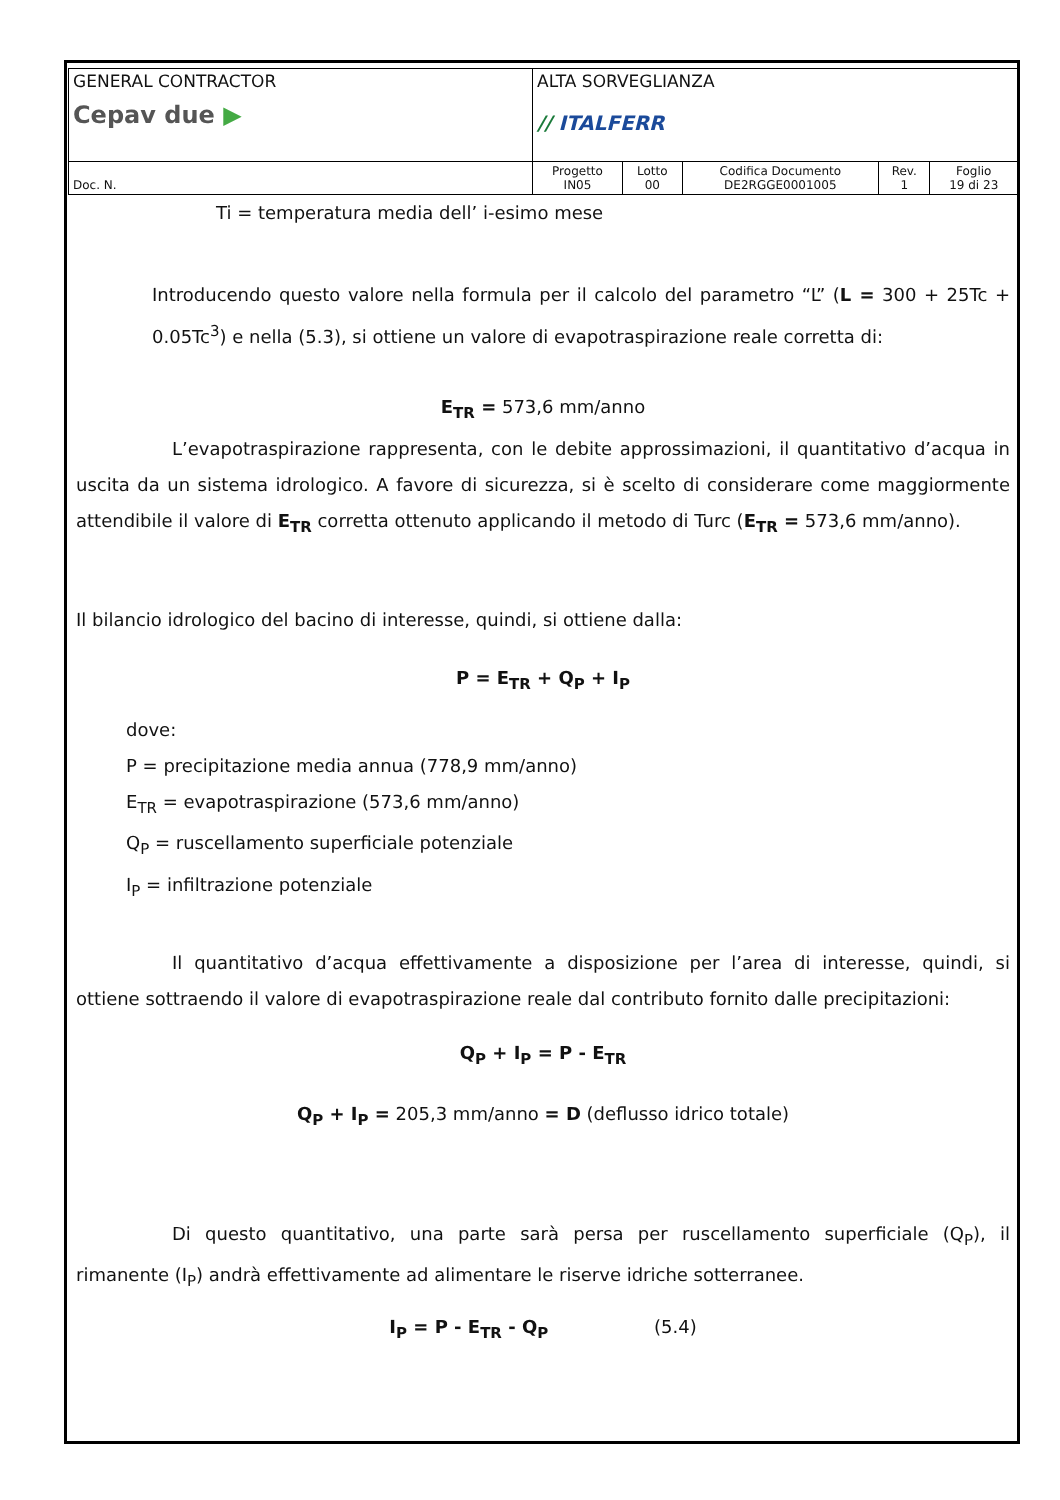| GENERAL CONTRACTOR Cepav due ▶ | ALTA SORVEGLIANZA // ITALFERR | | | | |
| Doc. N. | Progetto IN05 | Lotto 00 | Codifica Documento DE2RGGE0001005 | Rev. 1 | Foglio 19 di 23 |
Ti = temperatura media dell’ i-esimo mese
Introducendo questo valore nella formula per il calcolo del parametro “L” (L = 300 + 25Tc + 0.05Tc<sup>3</sup>) e nella (5.3), si ottiene un valore di evapotraspirazione reale corretta di:
E<sub>TR</sub> = 573,6 mm/anno
L’evapotraspirazione rappresenta, con le debite approssimazioni, il quantitativo d’acqua in uscita da un sistema idrologico. A favore di sicurezza, si è scelto di considerare come maggiormente attendibile il valore di E<sub>TR</sub> corretta ottenuto applicando il metodo di Turc (E<sub>TR</sub> = 573,6 mm/anno).
Il bilancio idrologico del bacino di interesse, quindi, si ottiene dalla:
P = E<sub>TR</sub> + Q<sub>P</sub> + I<sub>P</sub>
dove:
P = precipitazione media annua (778,9 mm/anno)
E<sub>TR</sub> = evapotraspirazione (573,6 mm/anno)
Q<sub>P</sub> = ruscellamento superficiale potenziale
I<sub>P</sub> = infiltrazione potenziale
Il quantitativo d’acqua effettivamente a disposizione per l’area di interesse, quindi, si ottiene sottraendo il valore di evapotraspirazione reale dal contributo fornito dalle precipitazioni:
Q<sub>P</sub> + I<sub>P</sub> = P - E<sub>TR</sub>
Q<sub>P</sub> + I<sub>P</sub> = 205,3 mm/anno = D (deflusso idrico totale)
Di questo quantitativo, una parte sarà persa per ruscellamento superficiale (Q<sub>P</sub>), il rimanente (I<sub>P</sub>) andrà effettivamente ad alimentare le riserve idriche sotterranee.
I<sub>P</sub> = P - E<sub>TR</sub> - Q<sub>P</sub> (5.4)